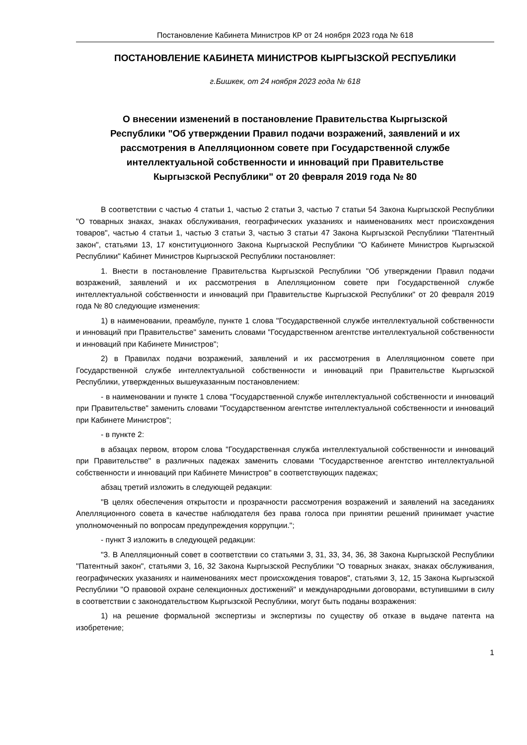Постановление Кабинета Министров КР от 24 ноября 2023 года № 618
ПОСТАНОВЛЕНИЕ КАБИНЕТА МИНИСТРОВ КЫРГЫЗСКОЙ РЕСПУБЛИКИ
г.Бишкек, от 24 ноября 2023 года № 618
О внесении изменений в постановление Правительства Кыргызской Республики "Об утверждении Правил подачи возражений, заявлений и их рассмотрения в Апелляционном совете при Государственной службе интеллектуальной собственности и инноваций при Правительстве Кыргызской Республики" от 20 февраля 2019 года № 80
В соответствии с частью 4 статьи 1, частью 2 статьи 3, частью 7 статьи 54 Закона Кыргызской Республики "О товарных знаках, знаках обслуживания, географических указаниях и наименованиях мест происхождения товаров", частью 4 статьи 1, частью 3 статьи 3, частью 3 статьи 47 Закона Кыргызской Республики "Патентный закон", статьями 13, 17 конституционного Закона Кыргызской Республики "О Кабинете Министров Кыргызской Республики" Кабинет Министров Кыргызской Республики постановляет:
1. Внести в постановление Правительства Кыргызской Республики "Об утверждении Правил подачи возражений, заявлений и их рассмотрения в Апелляционном совете при Государственной службе интеллектуальной собственности и инноваций при Правительстве Кыргызской Республики" от 20 февраля 2019 года № 80 следующие изменения:
1) в наименовании, преамбуле, пункте 1 слова "Государственной службе интеллектуальной собственности и инноваций при Правительстве" заменить словами "Государственном агентстве интеллектуальной собственности и инноваций при Кабинете Министров";
2) в Правилах подачи возражений, заявлений и их рассмотрения в Апелляционном совете при Государственной службе интеллектуальной собственности и инноваций при Правительстве Кыргызской Республики, утвержденных вышеуказанным постановлением:
- в наименовании и пункте 1 слова "Государственной службе интеллектуальной собственности и инноваций при Правительстве" заменить словами "Государственном агентстве интеллектуальной собственности и инноваций при Кабинете Министров";
- в пункте 2:
в абзацах первом, втором слова "Государственная служба интеллектуальной собственности и инноваций при Правительстве" в различных падежах заменить словами "Государственное агентство интеллектуальной собственности и инноваций при Кабинете Министров" в соответствующих падежах;
абзац третий изложить в следующей редакции:
"В целях обеспечения открытости и прозрачности рассмотрения возражений и заявлений на заседаниях Апелляционного совета в качестве наблюдателя без права голоса при принятии решений принимает участие уполномоченный по вопросам предупреждения коррупции.";
- пункт 3 изложить в следующей редакции:
"3. В Апелляционный совет в соответствии со статьями 3, 31, 33, 34, 36, 38 Закона Кыргызской Республики "Патентный закон", статьями 3, 16, 32 Закона Кыргызской Республики "О товарных знаках, знаках обслуживания, географических указаниях и наименованиях мест происхождения товаров", статьями 3, 12, 15 Закона Кыргызской Республики "О правовой охране селекционных достижений" и международными договорами, вступившими в силу в соответствии с законодательством Кыргызской Республики, могут быть поданы возражения:
1) на решение формальной экспертизы и экспертизы по существу об отказе в выдаче патента на изобретение;
1